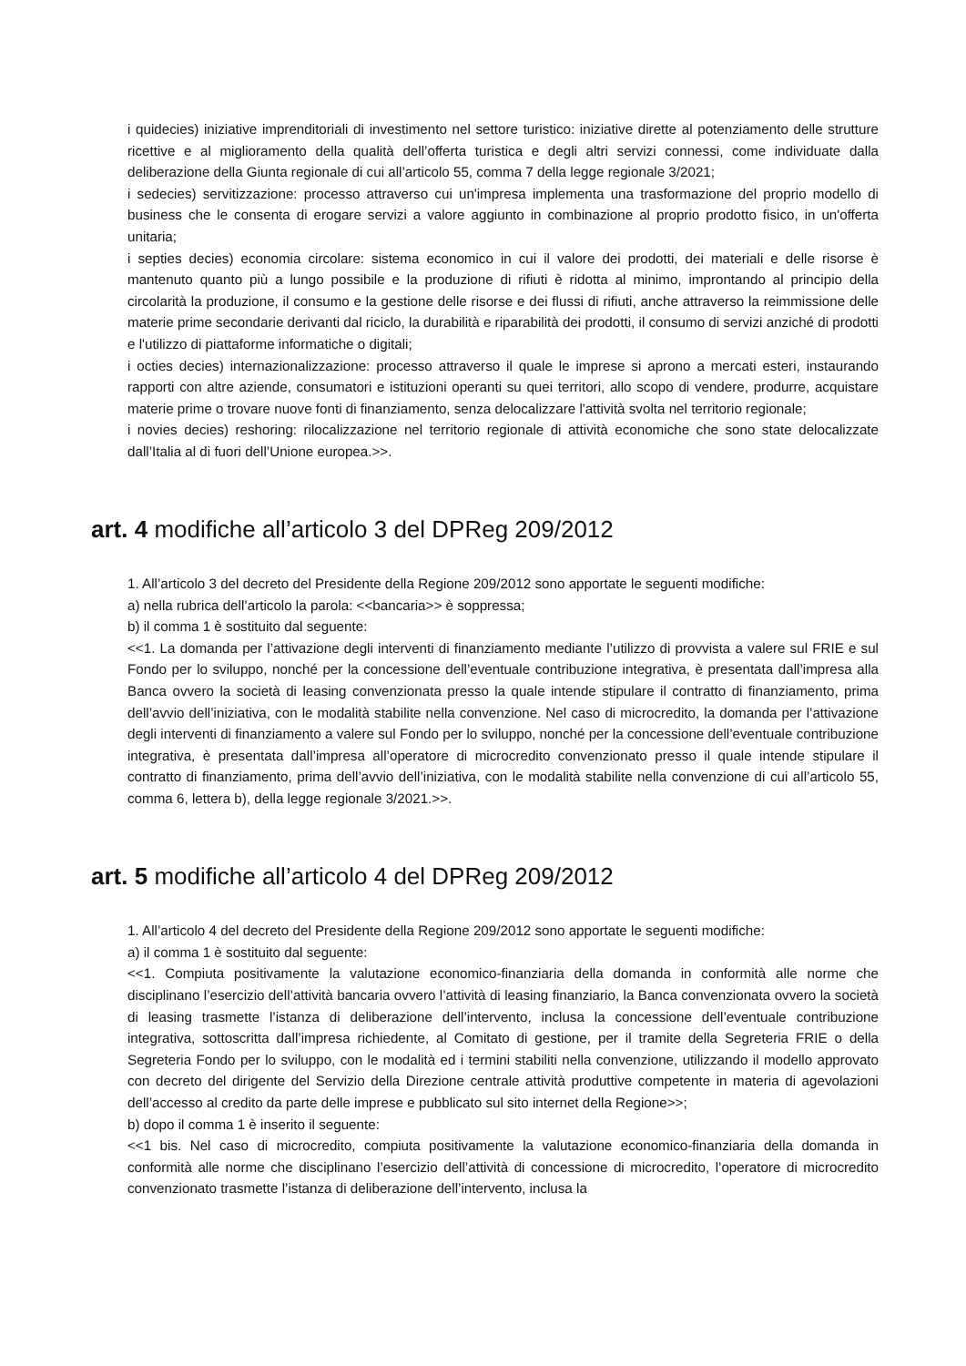i quidecies) iniziative imprenditoriali di investimento nel settore turistico: iniziative dirette al potenziamento delle strutture ricettive e al miglioramento della qualità dell’offerta turistica e degli altri servizi connessi, come individuate dalla deliberazione della Giunta regionale di cui all’articolo 55, comma 7 della legge regionale 3/2021;
i sedecies) servitizzazione: processo attraverso cui un'impresa implementa una trasformazione del proprio modello di business che le consenta di erogare servizi a valore aggiunto in combinazione al proprio prodotto fisico, in un'offerta unitaria;
i septies decies) economia circolare: sistema economico in cui il valore dei prodotti, dei materiali e delle risorse è mantenuto quanto più a lungo possibile e la produzione di rifiuti è ridotta al minimo, improntando al principio della circolarità la produzione, il consumo e la gestione delle risorse e dei flussi di rifiuti, anche attraverso la reimmissione delle materie prime secondarie derivanti dal riciclo, la durabilità e riparabilità dei prodotti, il consumo di servizi anziché di prodotti e l'utilizzo di piattaforme informatiche o digitali;
i octies decies) internazionalizzazione: processo attraverso il quale le imprese si aprono a mercati esteri, instaurando rapporti con altre aziende, consumatori e istituzioni operanti su quei territori, allo scopo di vendere, produrre, acquistare materie prime o trovare nuove fonti di finanziamento, senza delocalizzare l'attività svolta nel territorio regionale;
i novies decies) reshoring: rilocalizzazione nel territorio regionale di attività economiche che sono state delocalizzate dall’Italia al di fuori dell’Unione europea.>>.
art. 4 modifiche all’articolo 3 del DPReg 209/2012
1. All’articolo 3 del decreto del Presidente della Regione 209/2012 sono apportate le seguenti modifiche:
a) nella rubrica dell’articolo la parola: <<bancaria>> è soppressa;
b) il comma 1 è sostituito dal seguente:
<<1. La domanda per l’attivazione degli interventi di finanziamento mediante l’utilizzo di provvista a valere sul FRIE e sul Fondo per lo sviluppo, nonché per la concessione dell’eventuale contribuzione integrativa, è presentata dall’impresa alla Banca ovvero la società di leasing convenzionata presso la quale intende stipulare il contratto di finanziamento, prima dell’avvio dell’iniziativa, con le modalità stabilite nella convenzione. Nel caso di microcredito, la domanda per l’attivazione degli interventi di finanziamento a valere sul Fondo per lo sviluppo, nonché per la concessione dell’eventuale contribuzione integrativa, è presentata dall’impresa all’operatore di microcredito convenzionato presso il quale intende stipulare il contratto di finanziamento, prima dell’avvio dell’iniziativa, con le modalità stabilite nella convenzione di cui all’articolo 55, comma 6, lettera b), della legge regionale 3/2021.>>.
art. 5 modifiche all’articolo 4 del DPReg 209/2012
1. All’articolo 4 del decreto del Presidente della Regione 209/2012 sono apportate le seguenti modifiche:
a) il comma 1 è sostituito dal seguente:
<<1. Compiuta positivamente la valutazione economico-finanziaria della domanda in conformità alle norme che disciplinano l’esercizio dell’attività bancaria ovvero l’attività di leasing finanziario, la Banca convenzionata ovvero la società di leasing trasmette l’istanza di deliberazione dell’intervento, inclusa la concessione dell’eventuale contribuzione integrativa, sottoscritta dall’impresa richiedente, al Comitato di gestione, per il tramite della Segreteria FRIE o della Segreteria Fondo per lo sviluppo, con le modalità ed i termini stabiliti nella convenzione, utilizzando il modello approvato con decreto del dirigente del Servizio della Direzione centrale attività produttive competente in materia di agevolazioni dell’accesso al credito da parte delle imprese e pubblicato sul sito internet della Regione>>;
b) dopo il comma 1 è inserito il seguente:
<<1 bis. Nel caso di microcredito, compiuta positivamente la valutazione economico-finanziaria della domanda in conformità alle norme che disciplinano l’esercizio dell’attività di concessione di microcredito, l’operatore di microcredito convenzionato trasmette l’istanza di deliberazione dell’intervento, inclusa la